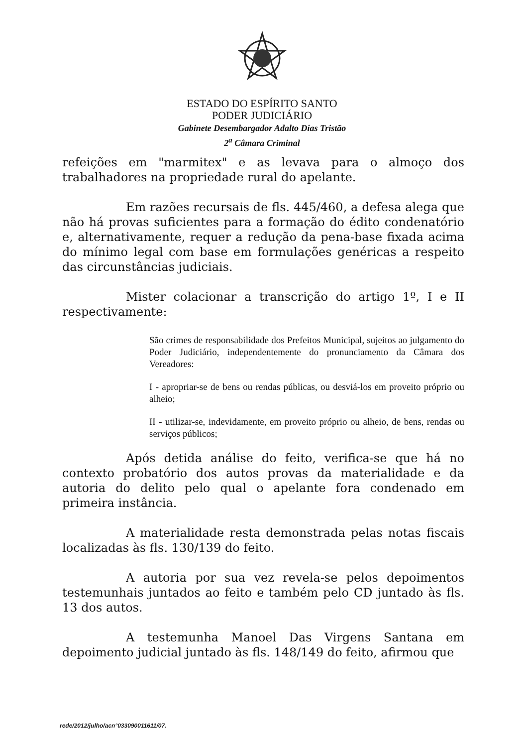ESTADO DO ESPÍRITO SANTO
PODER JUDICIÁRIO
Gabinete Desembargador Adalto Dias Tristão
2<sup>a</sup> Câmara Criminal
refeições em "marmitex" e as levava para o almoço dos trabalhadores na propriedade rural do apelante.
Em razões recursais de fls. 445/460, a defesa alega que não há provas suficientes para a formação do édito condenatório e, alternativamente, requer a redução da pena-base fixada acima do mínimo legal com base em formulações genéricas a respeito das circunstâncias judiciais.
Mister colacionar a transcrição do artigo 1º, I e II respectivamente:
São crimes de responsabilidade dos Prefeitos Municipal, sujeitos ao julgamento do Poder Judiciário, independentemente do pronunciamento da Câmara dos Vereadores:
I - apropriar-se de bens ou rendas públicas, ou desviá-los em proveito próprio ou alheio;
II - utilizar-se, indevidamente, em proveito próprio ou alheio, de bens, rendas ou serviços públicos;
Após detida análise do feito, verifica-se que há no contexto probatório dos autos provas da materialidade e da autoria do delito pelo qual o apelante fora condenado em primeira instância.
A materialidade resta demonstrada pelas notas fiscais localizadas às fls. 130/139 do feito.
A autoria por sua vez revela-se pelos depoimentos testemunhais juntados ao feito e também pelo CD juntado às fls. 13 dos autos.
A testemunha Manoel Das Virgens Santana em depoimento judicial juntado às fls. 148/149 do feito, afirmou que
rede/2012/julho/acn°033090011611/07.